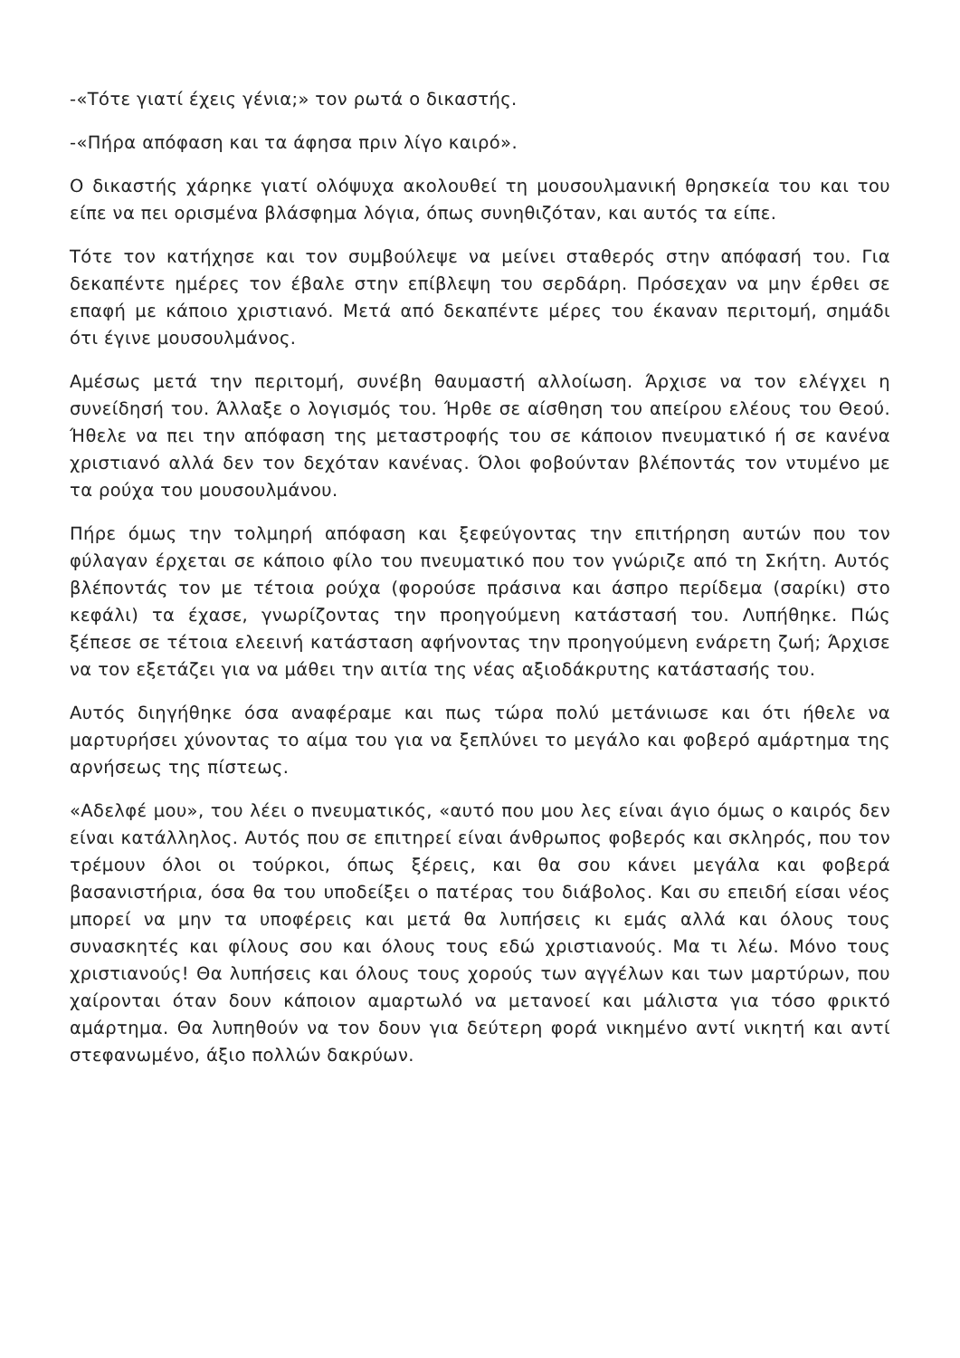-«Τότε γιατί έχεις γένια;» τον ρωτά ο δικαστής.
-«Πήρα απόφαση και τα άφησα πριν λίγο καιρό».
Ο δικαστής χάρηκε γιατί ολόψυχα ακολουθεί τη μουσουλμανική θρησκεία του και του είπε να πει ορισμένα βλάσφημα λόγια, όπως συνηθιζόταν, και αυτός τα είπε.
Τότε τον κατήχησε και τον συμβούλεψε να μείνει σταθερός στην απόφασή του. Για δεκαπέντε ημέρες τον έβαλε στην επίβλεψη του σερδάρη. Πρόσεχαν να μην έρθει σε επαφή με κάποιο χριστιανό. Μετά από δεκαπέντε μέρες του έκαναν περιτομή, σημάδι ότι έγινε μουσουλμάνος.
Αμέσως μετά την περιτομή, συνέβη θαυμαστή αλλοίωση. Άρχισε να τον ελέγχει η συνείδησή του. Άλλαξε ο λογισμός του. Ήρθε σε αίσθηση του απείρου ελέους του Θεού. Ήθελε να πει την απόφαση της μεταστροφής του σε κάποιον πνευματικό ή σε κανένα χριστιανό αλλά δεν τον δεχόταν κανένας. Όλοι φοβούνταν βλέποντάς τον ντυμένο με τα ρούχα του μουσουλμάνου.
Πήρε όμως την τολμηρή απόφαση και ξεφεύγοντας την επιτήρηση αυτών που τον φύλαγαν έρχεται σε κάποιο φίλο του πνευματικό που τον γνώριζε από τη Σκήτη. Αυτός βλέποντάς τον με τέτοια ρούχα (φορούσε πράσινα και άσπρο περίδεμα (σαρίκι) στο κεφάλι) τα έχασε, γνωρίζοντας την προηγούμενη κατάστασή του. Λυπήθηκε. Πώς ξέπεσε σε τέτοια ελεεινή κατάσταση αφήνοντας την προηγούμενη ενάρετη ζωή; Άρχισε να τον εξετάζει για να μάθει την αιτία της νέας αξιοδάκρυτης κατάστασής του.
Αυτός διηγήθηκε όσα αναφέραμε και πως τώρα πολύ μετάνιωσε και ότι ήθελε να μαρτυρήσει χύνοντας το αίμα του για να ξεπλύνει το μεγάλο και φοβερό αμάρτημα της αρνήσεως της πίστεως.
«Αδελφέ μου», του λέει ο πνευματικός, «αυτό που μου λες είναι άγιο όμως ο καιρός δεν είναι κατάλληλος. Αυτός που σε επιτηρεί είναι άνθρωπος φοβερός και σκληρός, που τον τρέμουν όλοι οι τούρκοι, όπως ξέρεις, και θα σου κάνει μεγάλα και φοβερά βασανιστήρια, όσα θα του υποδείξει ο πατέρας του διάβολος. Και συ επειδή είσαι νέος μπορεί να μην τα υποφέρεις και μετά θα λυπήσεις κι εμάς αλλά και όλους τους συνασκητές και φίλους σου και όλους τους εδώ χριστιανούς. Μα τι λέω. Μόνο τους χριστιανούς! Θα λυπήσεις και όλους τους χορούς των αγγέλων και των μαρτύρων, που χαίρονται όταν δουν κάποιον αμαρτωλό να μετανοεί και μάλιστα για τόσο φρικτό αμάρτημα. Θα λυπηθούν να τον δουν για δεύτερη φορά νικημένο αντί νικητή και αντί στεφανωμένο, άξιο πολλών δακρύων.